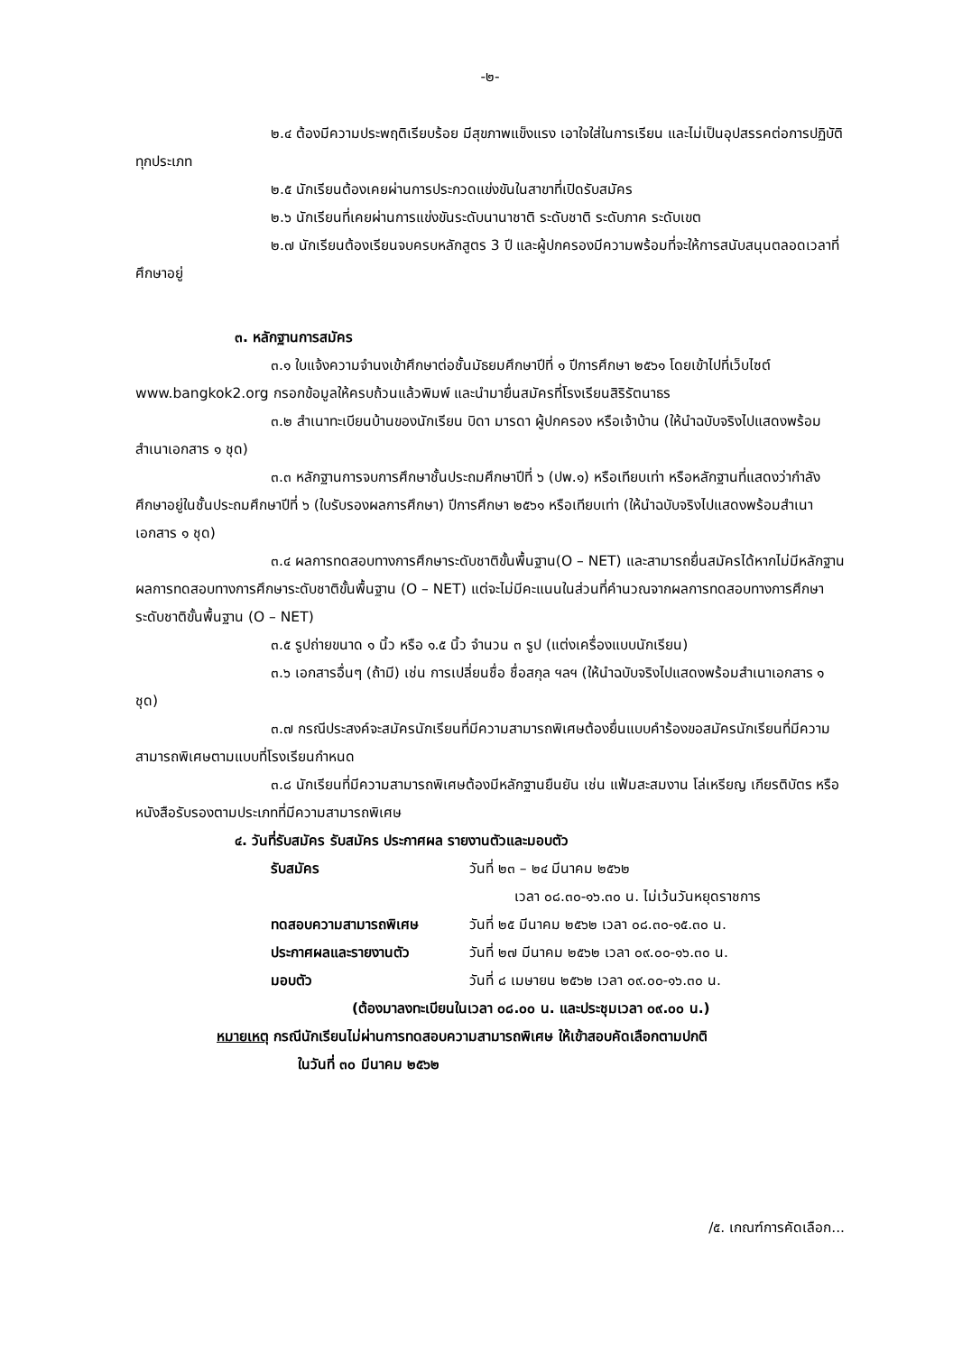-๒-
๒.๔ ต้องมีความประพฤติเรียบร้อย มีสุขภาพแข็งแรง เอาใจใส่ในการเรียน และไม่เป็นอุปสรรคต่อการปฏิบัติทุกประเภท
๒.๕ นักเรียนต้องเคยผ่านการประกวดแข่งขันในสาขาที่เปิดรับสมัคร
๒.๖ นักเรียนที่เคยผ่านการแข่งขันระดับนานาชาติ ระดับชาติ ระดับภาค ระดับเขต
๒.๗ นักเรียนต้องเรียนจบครบหลักสูตร 3 ปี และผู้ปกครองมีความพร้อมที่จะให้การสนับสนุนตลอดเวลาที่ศึกษาอยู่
๓. หลักฐานการสมัคร
๓.๑ ใบแจ้งความจำนงเข้าศึกษาต่อชั้นมัธยมศึกษาปีที่ ๑ ปีการศึกษา ๒๕๖๑ โดยเข้าไปที่เว็บไซต์ www.bangkok2.org กรอกข้อมูลให้ครบถ้วนแล้วพิมพ์ และนำมายื่นสมัครที่โรงเรียนสิริรัตนาธร
๓.๒ สำเนาทะเบียนบ้านของนักเรียน บิดา มารดา ผู้ปกครอง หรือเจ้าบ้าน (ให้นำฉบับจริงไปแสดงพร้อมสำเนาเอกสาร ๑ ชุด)
๓.๓ หลักฐานการจบการศึกษาชั้นประถมศึกษาปีที่ ๖ (ปพ.๑) หรือเทียบเท่า หรือหลักฐานที่แสดงว่ากำลังศึกษาอยู่ในชั้นประถมศึกษาปีที่ ๖ (ใบรับรองผลการศึกษา) ปีการศึกษา ๒๕๖๑ หรือเทียบเท่า (ให้นำฉบับจริงไปแสดงพร้อมสำเนาเอกสาร ๑ ชุด)
๓.๔ ผลการทดสอบทางการศึกษาระดับชาติขั้นพื้นฐาน(O – NET) และสามารถยื่นสมัครได้หากไม่มีหลักฐานผลการทดสอบทางการศึกษาระดับชาติขั้นพื้นฐาน (O – NET) แต่จะไม่มีคะแนนในส่วนที่คำนวณจากผลการทดสอบทางการศึกษาระดับชาติขั้นพื้นฐาน (O – NET)
๓.๕ รูปถ่ายขนาด ๑ นิ้ว หรือ ๑.๕ นิ้ว จำนวน ๓ รูป (แต่งเครื่องแบบนักเรียน)
๓.๖ เอกสารอื่นๆ (ถ้ามี) เช่น การเปลี่ยนชื่อ ชื่อสกุล ฯลฯ (ให้นำฉบับจริงไปแสดงพร้อมสำเนาเอกสาร ๑ ชุด)
๓.๗ กรณีประสงค์จะสมัครนักเรียนที่มีความสามารถพิเศษต้องยื่นแบบคำร้องขอสมัครนักเรียนที่มีความสามารถพิเศษตามแบบที่โรงเรียนกำหนด
๓.๘ นักเรียนที่มีความสามารถพิเศษต้องมีหลักฐานยืนยัน เช่น แฟ้มสะสมงาน โล่เหรียญ เกียรติบัตร หรือหนังสือรับรองตามประเภทที่มีความสามารถพิเศษ
๔. วันที่รับสมัคร รับสมัคร ประกาศผล รายงานตัวและมอบตัว
รับสมัคร วันที่ ๒๓ – ๒๔ มีนาคม ๒๕๖๒
เวลา ๐๘.๓๐-๑๖.๓๐ น. ไม่เว้นวันหยุดราชการ
ทดสอบความสามารถพิเศษ วันที่ ๒๕ มีนาคม ๒๕๖๒ เวลา ๐๘.๓๐-๑๕.๓๐ น.
ประกาศผลและรายงานตัว วันที่ ๒๗ มีนาคม ๒๕๖๒ เวลา ๐๙.๐๐-๑๖.๓๐ น.
มอบตัว วันที่ ๘ เมษายน ๒๕๖๒ เวลา ๐๙.๐๐-๑๖.๓๐ น.
(ต้องมาลงทะเบียนในเวลา ๐๘.๐๐ น. และประชุมเวลา ๐๙.๐๐ น.)
หมายเหตุ กรณีนักเรียนไม่ผ่านการทดสอบความสามารถพิเศษ ให้เข้าสอบคัดเลือกตามปกติ
ในวันที่ ๓๐ มีนาคม ๒๕๖๒
/๕. เกณฑ์การคัดเลือก...